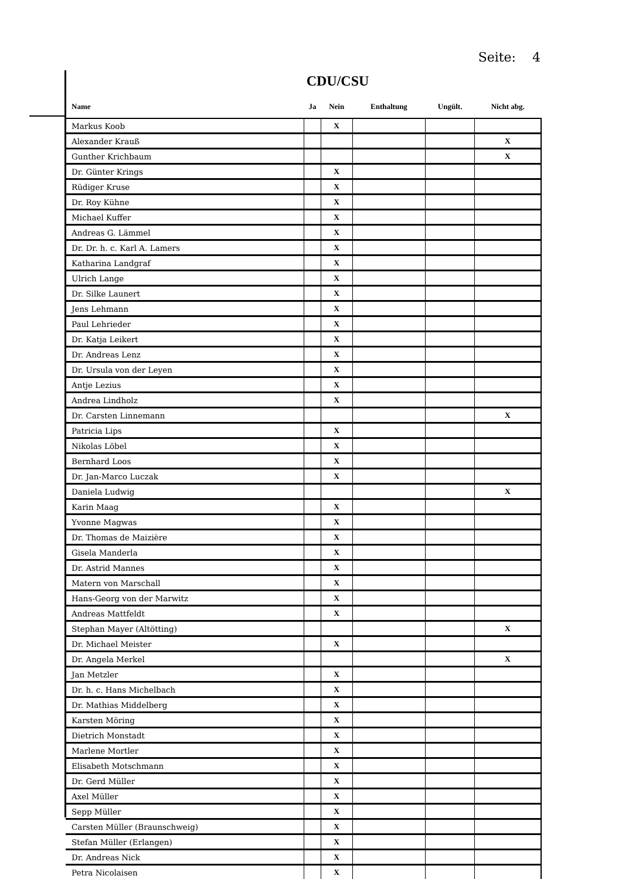Seite: 4
CDU/CSU
| Name | Ja | Nein | Enthaltung | Ungült. | Nicht abg. |
| --- | --- | --- | --- | --- | --- |
| Markus Koob | | X | | | |
| Alexander Krauß | | | | | X |
| Gunther Krichbaum | | | | | X |
| Dr. Günter Krings | | X | | | |
| Rüdiger Kruse | | X | | | |
| Dr. Roy Kühne | | X | | | |
| Michael Kuffer | | X | | | |
| Andreas G. Lämmel | | X | | | |
| Dr. Dr. h. c. Karl A. Lamers | | X | | | |
| Katharina Landgraf | | X | | | |
| Ulrich Lange | | X | | | |
| Dr. Silke Launert | | X | | | |
| Jens Lehmann | | X | | | |
| Paul Lehrieder | | X | | | |
| Dr. Katja Leikert | | X | | | |
| Dr. Andreas Lenz | | X | | | |
| Dr. Ursula von der Leyen | | X | | | |
| Antje Lezius | | X | | | |
| Andrea Lindholz | | X | | | |
| Dr. Carsten Linnemann | | | | | X |
| Patricia Lips | | X | | | |
| Nikolas Löbel | | X | | | |
| Bernhard Loos | | X | | | |
| Dr. Jan-Marco Luczak | | X | | | |
| Daniela Ludwig | | | | | X |
| Karin Maag | | X | | | |
| Yvonne Magwas | | X | | | |
| Dr. Thomas de Maizière | | X | | | |
| Gisela Manderla | | X | | | |
| Dr. Astrid Mannes | | X | | | |
| Matern von Marschall | | X | | | |
| Hans-Georg von der Marwitz | | X | | | |
| Andreas Mattfeldt | | X | | | |
| Stephan Mayer (Altötting) | | | | | X |
| Dr. Michael Meister | | X | | | |
| Dr. Angela Merkel | | | | | X |
| Jan Metzler | | X | | | |
| Dr. h. c. Hans Michelbach | | X | | | |
| Dr. Mathias Middelberg | | X | | | |
| Karsten Möring | | X | | | |
| Dietrich Monstadt | | X | | | |
| Marlene Mortler | | X | | | |
| Elisabeth Motschmann | | X | | | |
| Dr. Gerd Müller | | X | | | |
| Axel Müller | | X | | | |
| Sepp Müller | | X | | | |
| Carsten Müller (Braunschweig) | | X | | | |
| Stefan Müller (Erlangen) | | X | | | |
| Dr. Andreas Nick | | X | | | |
| Petra Nicolaisen | | X | | | |